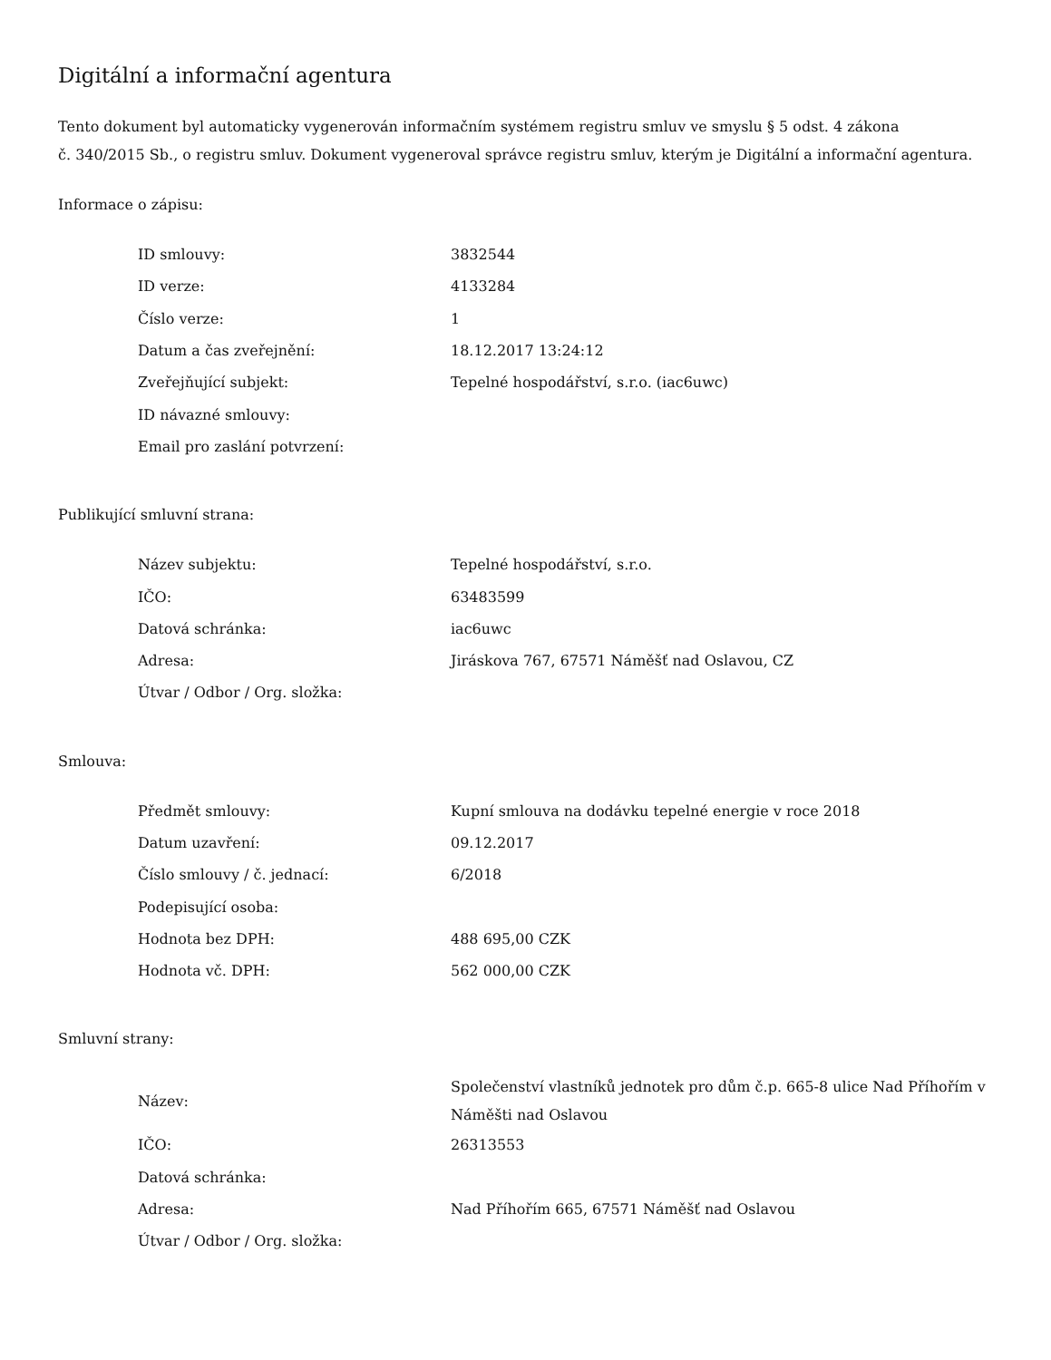Digitální a informační agentura
Tento dokument byl automaticky vygenerován informačním systémem registru smluv ve smyslu § 5 odst. 4 zákona
č. 340/2015 Sb., o registru smluv. Dokument vygeneroval správce registru smluv, kterým je Digitální a informační agentura.
Informace o zápisu:
| ID smlouvy: | 3832544 |
| ID verze: | 4133284 |
| Číslo verze: | 1 |
| Datum a čas zveřejnění: | 18.12.2017 13:24:12 |
| Zveřejňující subjekt: | Tepelné hospodářství, s.r.o. (iac6uwc) |
| ID návazné smlouvy: | |
| Email pro zaslání potvrzení: | |
Publikující smluvní strana:
| Název subjektu: | Tepelné hospodářství, s.r.o. |
| IČO: | 63483599 |
| Datová schránka: | iac6uwc |
| Adresa: | Jiráskova 767, 67571 Náměšť nad Oslavou, CZ |
| Útvar / Odbor / Org. složka: | |
Smlouva:
| Předmět smlouvy: | Kupní smlouva na dodávku tepelné energie v roce 2018 |
| Datum uzavření: | 09.12.2017 |
| Číslo smlouvy / č. jednací: | 6/2018 |
| Podepisující osoba: | |
| Hodnota bez DPH: | 488 695,00 CZK |
| Hodnota vč. DPH: | 562 000,00 CZK |
Smluvní strany:
| Název: | Společenství vlastníků jednotek pro dům č.p. 665-8 ulice Nad Příhořím v Náměšti nad Oslavou |
| IČO: | 26313553 |
| Datová schránka: | |
| Adresa: | Nad Příhořím 665, 67571 Náměšť nad Oslavou |
| Útvar / Odbor / Org. složka: | |